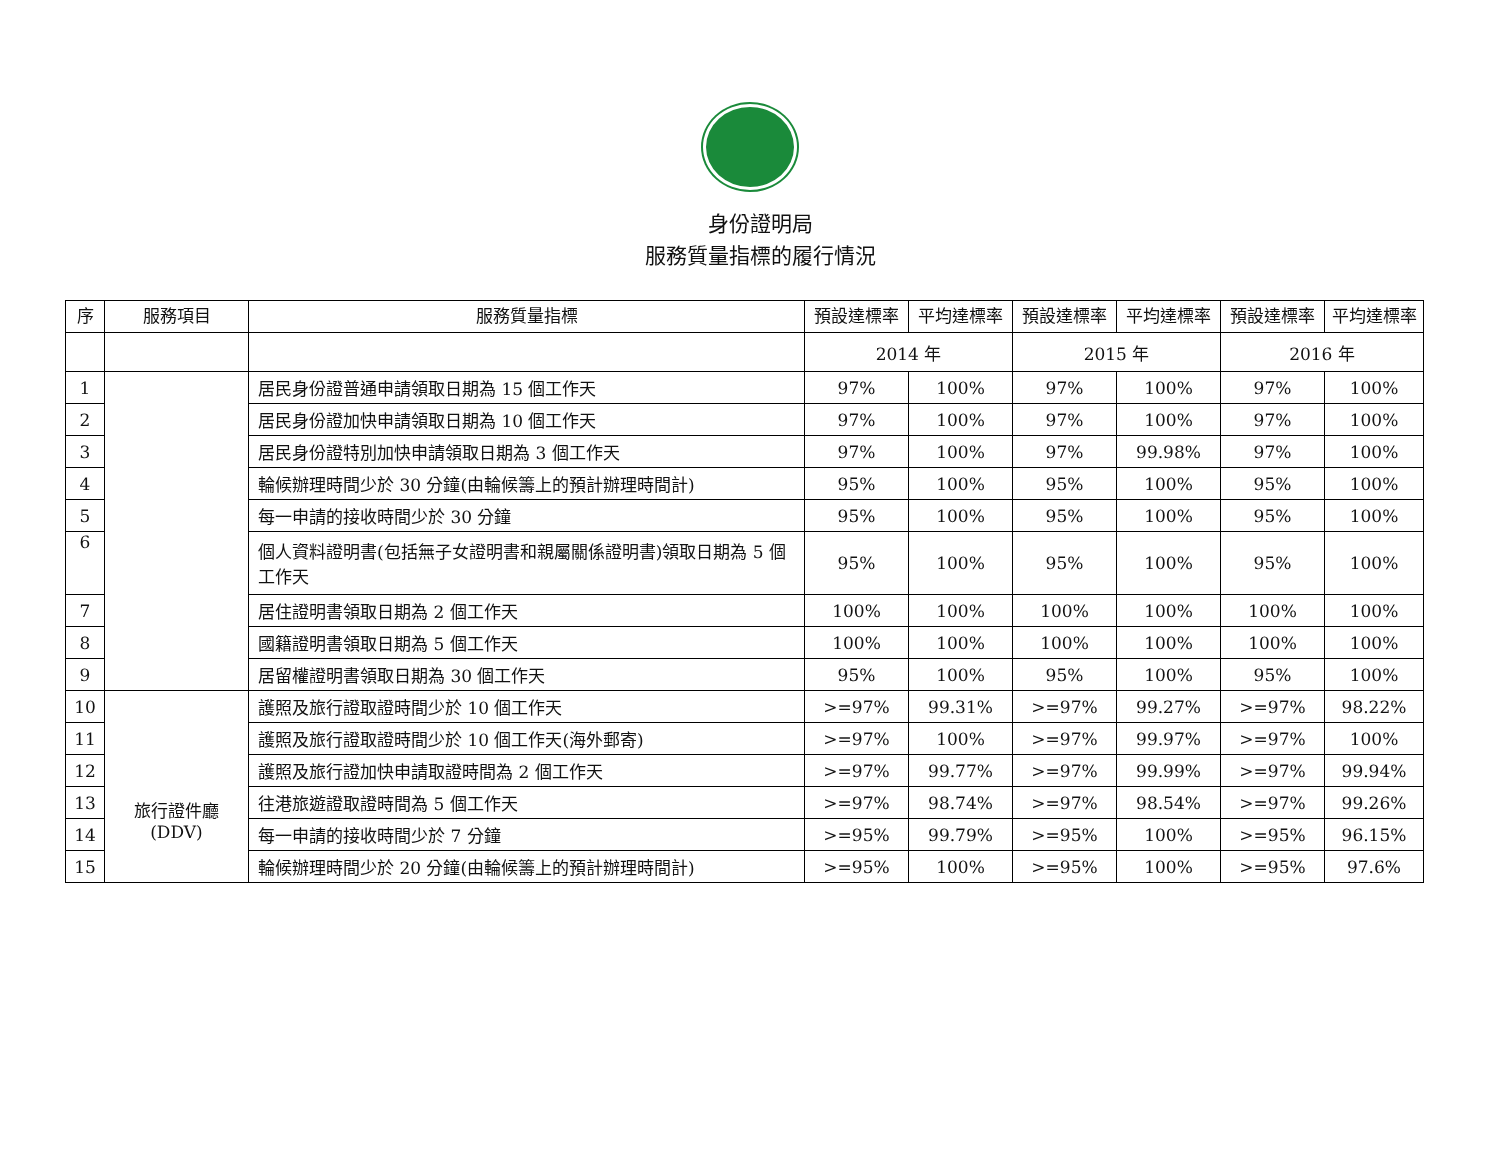身份證明局
服務質量指標的履行情況
| 序 | 服務項目 | 服務質量指標 | 預設達標率 | 平均達標率 | 預設達標率 | 平均達標率 | 預設達標率 | 平均達標率 |
| --- | --- | --- | --- | --- | --- | --- | --- | --- |
| | | | 2014 年 | | 2015 年 | | 2016 年 | |
| 1 | | 居民身份證普通申請領取日期為 15 個工作天 | 97% | 100% | 97% | 100% | 97% | 100% |
| 2 | | 居民身份證加快申請領取日期為 10 個工作天 | 97% | 100% | 97% | 100% | 97% | 100% |
| 3 | | 居民身份證特別加快申請領取日期為 3 個工作天 | 97% | 100% | 97% | 99.98% | 97% | 100% |
| 4 | | 輪候辦理時間少於 30 分鐘(由輪候籌上的預計辦理時間計) | 95% | 100% | 95% | 100% | 95% | 100% |
| 5 | | 每一申請的接收時間少於 30 分鐘 | 95% | 100% | 95% | 100% | 95% | 100% |
| 6 | | 個人資料證明書(包括無子女證明書和親屬關係證明書)領取日期為 5 個工作天 | 95% | 100% | 95% | 100% | 95% | 100% |
| 7 | | 居住證明書領取日期為 2 個工作天 | 100% | 100% | 100% | 100% | 100% | 100% |
| 8 | | 國籍證明書領取日期為 5 個工作天 | 100% | 100% | 100% | 100% | 100% | 100% |
| 9 | | 居留權證明書領取日期為 30 個工作天 | 95% | 100% | 95% | 100% | 95% | 100% |
| 10 | 旅行證件廳 (DDV) | 護照及旅行證取證時間少於 10 個工作天 | >=97% | 99.31% | >=97% | 99.27% | >=97% | 98.22% |
| 11 | | 護照及旅行證取證時間少於 10 個工作天(海外郵寄) | >=97% | 100% | >=97% | 99.97% | >=97% | 100% |
| 12 | | 護照及旅行證加快申請取證時間為 2 個工作天 | >=97% | 99.77% | >=97% | 99.99% | >=97% | 99.94% |
| 13 | | 往港旅遊證取證時間為 5 個工作天 | >=97% | 98.74% | >=97% | 98.54% | >=97% | 99.26% |
| 14 | | 每一申請的接收時間少於 7 分鐘 | >=95% | 99.79% | >=95% | 100% | >=95% | 96.15% |
| 15 | | 輪候辦理時間少於 20 分鐘(由輪候籌上的預計辦理時間計) | >=95% | 100% | >=95% | 100% | >=95% | 97.6% |